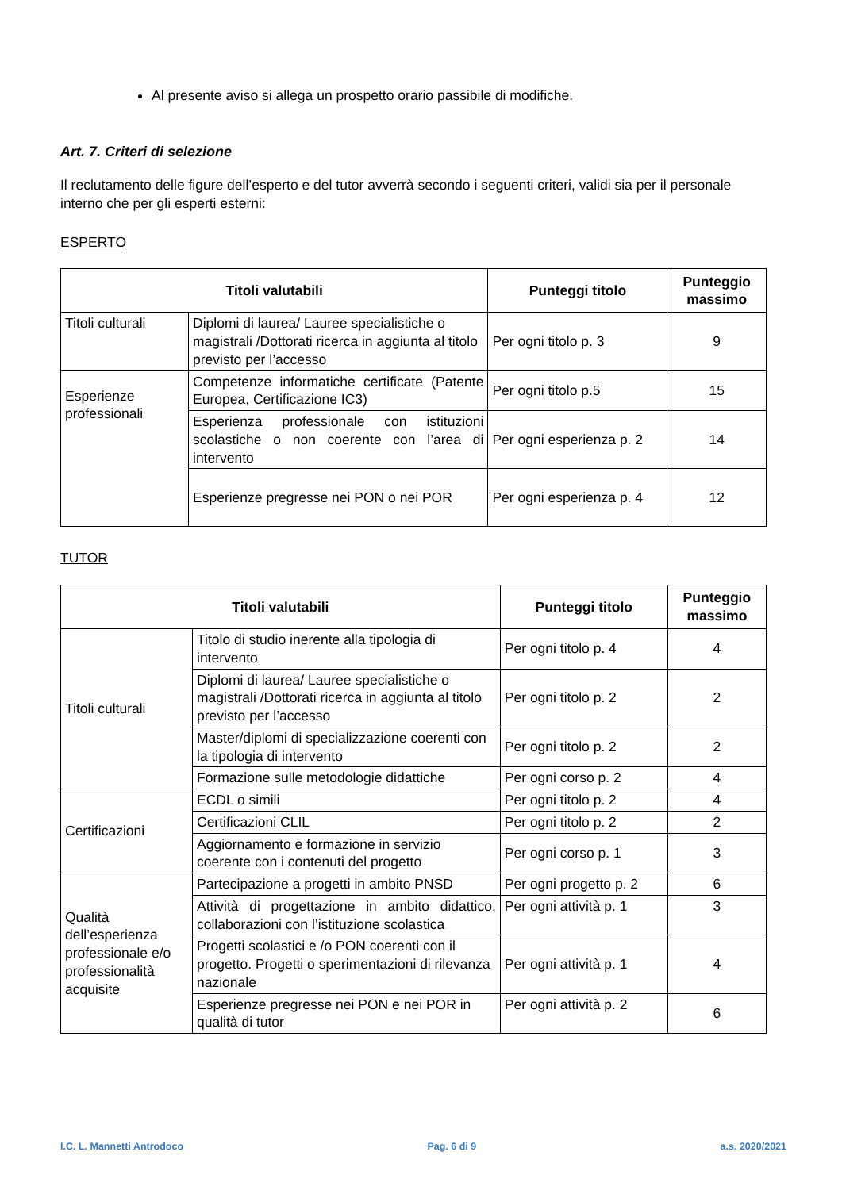Al presente aviso si allega un prospetto orario passibile di modifiche.
Art. 7. Criteri di selezione
Il reclutamento delle figure dell’esperto e del tutor avverrà secondo i seguenti criteri, validi sia per il personale interno che per gli esperti esterni:
ESPERTO
| Titoli valutabili | | Punteggi titolo | Punteggio massimo |
| --- | --- | --- | --- |
| Titoli culturali | Diplomi di laurea/ Lauree specialistiche o magistrali /Dottorati ricerca in aggiunta al titolo previsto per l’accesso | Per ogni titolo p. 3 | 9 |
| Esperienze professionali | Competenze informatiche certificate (Patente Europea, Certificazione IC3) | Per ogni titolo p.5 | 15 |
| | Esperienza professionale con istituzioni scolastiche o non coerente con l’area di intervento | Per ogni esperienza p. 2 | 14 |
| | Esperienze pregresse nei PON o nei POR | Per ogni esperienza p. 4 | 12 |
TUTOR
| Titoli valutabili | | Punteggi titolo | Punteggio massimo |
| --- | --- | --- | --- |
| Titoli culturali | Titolo di studio inerente alla tipologia di intervento | Per ogni titolo p. 4 | 4 |
| | Diplomi di laurea/ Lauree specialistiche o magistrali /Dottorati ricerca in aggiunta al titolo previsto per l’accesso | Per ogni titolo p. 2 | 2 |
| | Master/diplomi di specializzazione coerenti con la tipologia di intervento | Per ogni titolo p. 2 | 2 |
| | Formazione sulle metodologie didattiche | Per ogni corso p. 2 | 4 |
| Certificazioni | ECDL o simili | Per ogni titolo p. 2 | 4 |
| | Certificazioni CLIL | Per ogni titolo p. 2 | 2 |
| | Aggiornamento e formazione in servizio coerente con i contenuti del progetto | Per ogni corso p. 1 | 3 |
| Qualità dell’esperienza professionale e/o professionalità acquisite | Partecipazione a progetti in ambito PNSD | Per ogni progetto p. 2 | 6 |
| | Attività di progettazione in ambito didattico, collaborazioni con l’istituzione scolastica | Per ogni attività p. 1 | 3 |
| | Progetti scolastici e /o PON coerenti con il progetto. Progetti o sperimentazioni di rilevanza nazionale | Per ogni attività p. 1 | 4 |
| | Esperienze pregresse nei PON e nei POR in qualità di tutor | Per ogni attività p. 2 | 6 |
I.C. L. Mannetti Antrodoco Pag. 6 di 9 a.s. 2020/2021